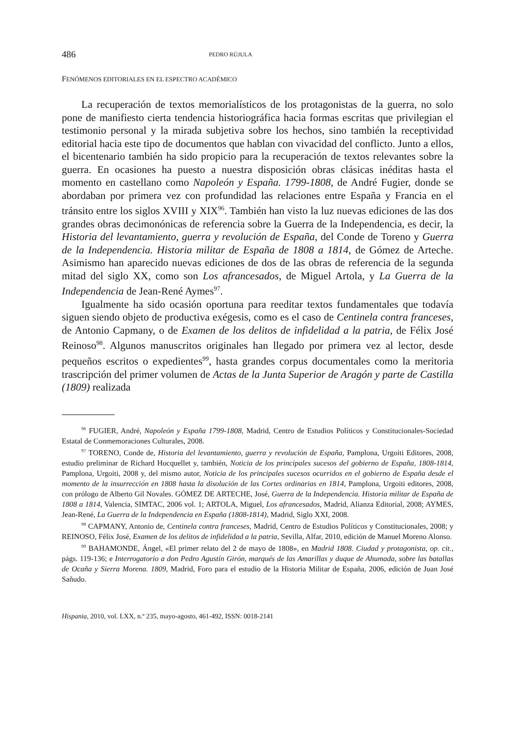486 PEDRO RÚJULA
FENÓMENOS EDITORIALES EN EL ESPECTRO ACADÉMICO
La recuperación de textos memorialísticos de los protagonistas de la guerra, no solo pone de manifiesto cierta tendencia historiográfica hacia formas escritas que privilegian el testimonio personal y la mirada subjetiva sobre los hechos, sino también la receptividad editorial hacia este tipo de documentos que hablan con vivacidad del conflicto. Junto a ellos, el bicentenario también ha sido propicio para la recuperación de textos relevantes sobre la guerra. En ocasiones ha puesto a nuestra disposición obras clásicas inéditas hasta el momento en castellano como Napoleón y España. 1799-1808, de André Fugier, donde se abordaban por primera vez con profundidad las relaciones entre España y Francia en el tránsito entre los siglos XVIII y XIX<sup>96</sup>. También han visto la luz nuevas ediciones de las dos grandes obras decimonónicas de referencia sobre la Guerra de la Independencia, es decir, la Historia del levantamiento, guerra y revolución de España, del Conde de Toreno y Guerra de la Independencia. Historia militar de España de 1808 a 1814, de Gómez de Arteche. Asimismo han aparecido nuevas ediciones de dos de las obras de referencia de la segunda mitad del siglo XX, como son Los afrancesados, de Miguel Artola, y La Guerra de la Independencia de Jean-René Aymes<sup>97</sup>.
Igualmente ha sido ocasión oportuna para reeditar textos fundamentales que todavía siguen siendo objeto de productiva exégesis, como es el caso de Centinela contra franceses, de Antonio Capmany, o de Examen de los delitos de infidelidad a la patria, de Félix José Reinoso<sup>98</sup>. Algunos manuscritos originales han llegado por primera vez al lector, desde pequeños escritos o expedientes<sup>99</sup>, hasta grandes corpus documentales como la meritoria trascripción del primer volumen de Actas de la Junta Superior de Aragón y parte de Castilla (1809) realizada
<sup>96</sup> FUGIER, André, Napoleón y España 1799-1808, Madrid, Centro de Estudios Políticos y Constitucionales-Sociedad Estatal de Conmemoraciones Culturales, 2008.
<sup>97</sup> TORENO, Conde de, Historia del levantamiento, guerra y revolución de España, Pamplona, Urgoiti Editores, 2008, estudio preliminar de Richard Hocquellet y, también, Noticia de los principales sucesos del gobierno de España, 1808-1814, Pamplona, Urgoiti, 2008 y, del mismo autor, Noticia de los principales sucesos ocurridos en el gobierno de España desde el momento de la insurrección en 1808 hasta la disolución de las Cortes ordinarias en 1814, Pamplona, Urgoiti editores, 2008, con prólogo de Alberto Gil Novales. GÓMEZ DE ARTECHE, José, Guerra de la Independencia. Historia militar de España de 1808 a 1814, Valencia, SIMTAC, 2006 vol. 1; ARTOLA, Miguel, Los afrancesados, Madrid, Alianza Editorial, 2008; AYMES, Jean-René, La Guerra de la Independencia en España (1808-1814), Madrid, Siglo XXI, 2008.
<sup>98</sup> CAPMANY, Antonio de, Centinela contra franceses, Madrid, Centro de Estudios Políticos y Constitucionales, 2008; y REINOSO, Félix José, Examen de los delitos de infidelidad a la patria, Sevilla, Alfar, 2010, edición de Manuel Moreno Alonso.
<sup>99</sup> BAHAMONDE, Ángel, «El primer relato del 2 de mayo de 1808», en Madrid 1808. Ciudad y protagonista, op. cit., págs. 119-136; e Interrogatorio a don Pedro Agustín Girón, marqués de las Amarillas y duque de Ahumada, sobre las batallas de Ocaña y Sierra Morena. 1809, Madrid, Foro para el estudio de la Historia Militar de España, 2006, edición de Juan José Sañudo.
Hispania, 2010, vol. LXX, n.º 235, mayo-agosto, 461-492, ISSN: 0018-2141